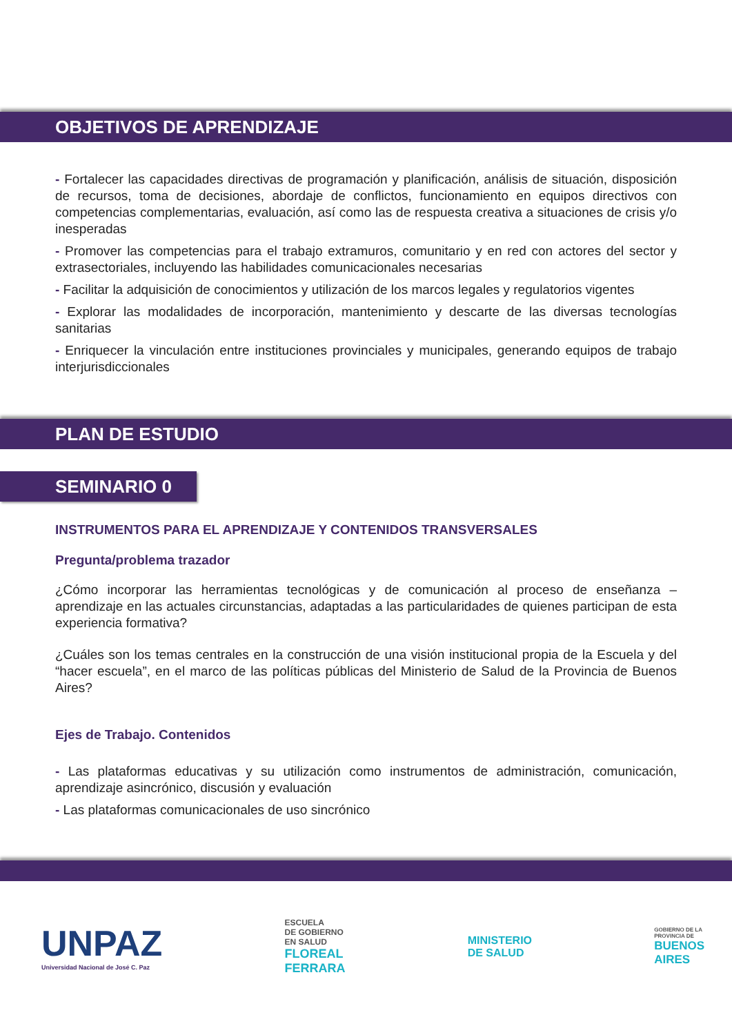OBJETIVOS DE APRENDIZAJE
- Fortalecer las capacidades directivas de programación y planificación, análisis de situación, disposición de recursos, toma de decisiones, abordaje de conflictos, funcionamiento en equipos directivos con competencias complementarias, evaluación, así como las de respuesta creativa a situaciones de crisis y/o inesperadas
- Promover las competencias para el trabajo extramuros, comunitario y en red con actores del sector y extrasectoriales, incluyendo las habilidades comunicacionales necesarias
- Facilitar la adquisición de conocimientos y utilización de los marcos legales y regulatorios vigentes
- Explorar las modalidades de incorporación, mantenimiento y descarte de las diversas tecnologías sanitarias
- Enriquecer la vinculación entre instituciones provinciales y municipales, generando equipos de trabajo interjurisdiccionales
PLAN DE ESTUDIO
SEMINARIO 0
INSTRUMENTOS PARA EL APRENDIZAJE Y CONTENIDOS TRANSVERSALES
Pregunta/problema trazador
¿Cómo incorporar las herramientas tecnológicas y de comunicación al proceso de enseñanza – aprendizaje en las actuales circunstancias, adaptadas a las particularidades de quienes participan de esta experiencia formativa?
¿Cuáles son los temas centrales en la construcción de una visión institucional propia de la Escuela y del “hacer escuela”, en el marco de las políticas públicas del Ministerio de Salud de la Provincia de Buenos Aires?
Ejes de Trabajo. Contenidos
- Las plataformas educativas y su utilización como instrumentos de administración, comunicación, aprendizaje asincrónico, discusión y evaluación
- Las plataformas comunicacionales de uso sincrónico
UNPAZ
Universidad Nacional de José C. Paz
ESCUELA
DE GOBIERNO
EN SALUD
FLOREAL
FERRARA
MINISTERIO
DE SALUD
GOBIERNO DE LA
PROVINCIA DE
BUENOS
AIRES